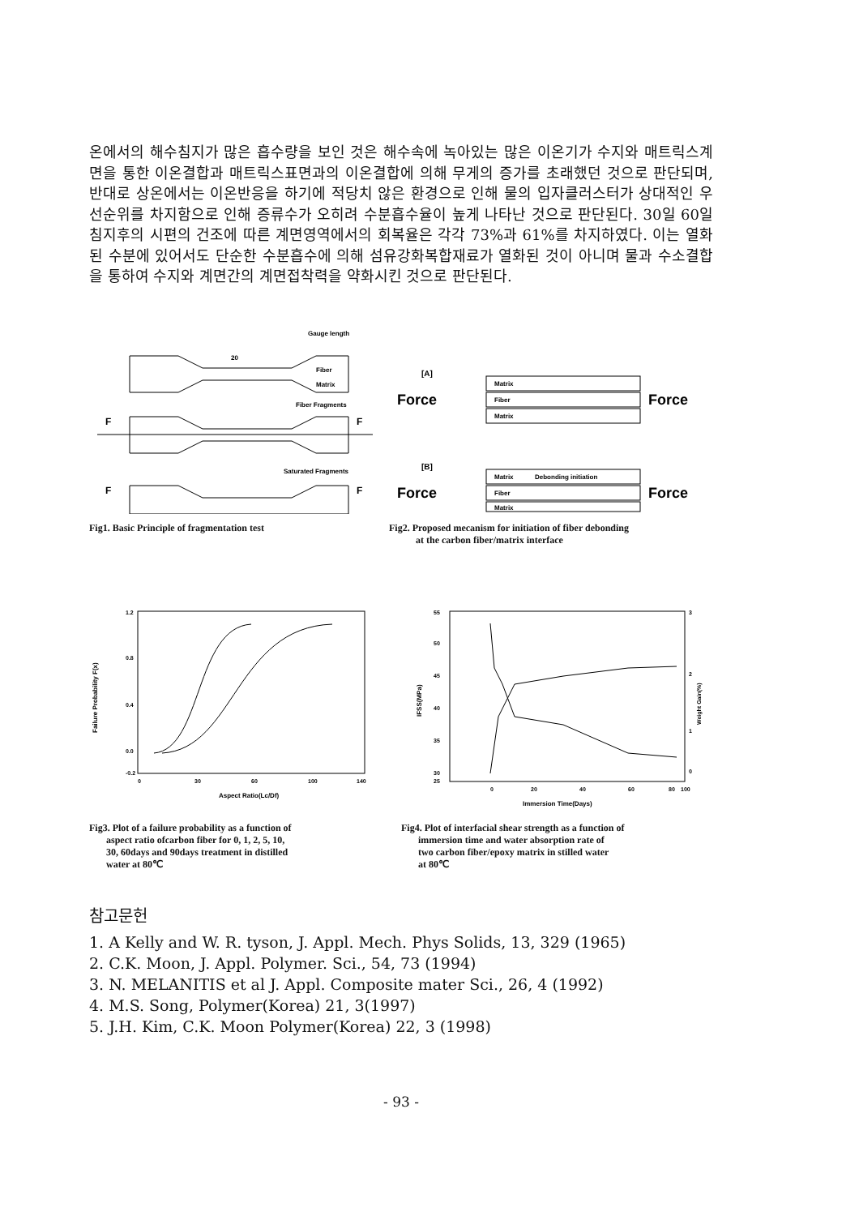온에서의 해수침지가 많은 흡수량을 보인 것은 해수속에 녹아있는 많은 이온기가 수지와 매트릭스계면을 통한 이온결합과 매트릭스표면과의 이온결합에 의해 무게의 증가를 초래했던 것으로 판단되며, 반대로 상온에서는 이온반응을 하기에 적당치 않은 환경으로 인해 물의 입자클러스터가 상대적인 우선순위를 차지함으로 인해 증류수가 오히려 수분흡수율이 높게 나타난 것으로 판단된다. 30일 60일 침지후의 시편의 건조에 따른 계면영역에서의 회복율은 각각 73%과 61%를 차지하였다. 이는 열화된 수분에 있어서도 단순한 수분흡수에 의해 섬유강화복합재료가 열화된 것이 아니며 물과 수소결합을 통하여 수지와 계면간의 계면접착력을 약화시킨 것으로 판단된다.
Gauge length
20
Fiber
Matrix
Fiber Fragments
Saturated Fragments
F
F
F
F
Fig1. Basic Principle of fragmentation test
[A]
Force
Force
Matrix
Fiber
Matrix
[B]
Force
Force
Matrix
Debonding initiation
Fiber
Matrix
Fig2. Proposed mecanism for initiation of fiber debonding
at the carbon fiber/matrix interface
1.2
0.8
0.4
0.0
-0.2
0
30
60
100
140
Aspect Ratio(Lc/Df)
Failure Probability F(x)
Fig3. Plot of a failure probability as a function of
aspect ratio ofcarbon fiber for 0, 1, 2, 5, 10,
30, 60days and 90days treatment in distilled
water at 80℃
55
50
45
40
35
30
25
3
2
1
0
0
20
40
60
80
100
Immersion Time(Days)
IFSS(MPa)
Weight Gain(%)
Fig4. Plot of interfacial shear strength as a function of
immersion time and water absorption rate of
two carbon fiber/epoxy matrix in stilled water
at 80℃
참고문헌
1. A Kelly and W. R. tyson, J. Appl. Mech. Phys Solids, 13, 329 (1965)
2. C.K. Moon, J. Appl. Polymer. Sci., 54, 73 (1994)
3. N. MELANITIS et al J. Appl. Composite mater Sci., 26, 4 (1992)
4. M.S. Song, Polymer(Korea) 21, 3(1997)
5. J.H. Kim, C.K. Moon Polymer(Korea) 22, 3 (1998)
- 93 -